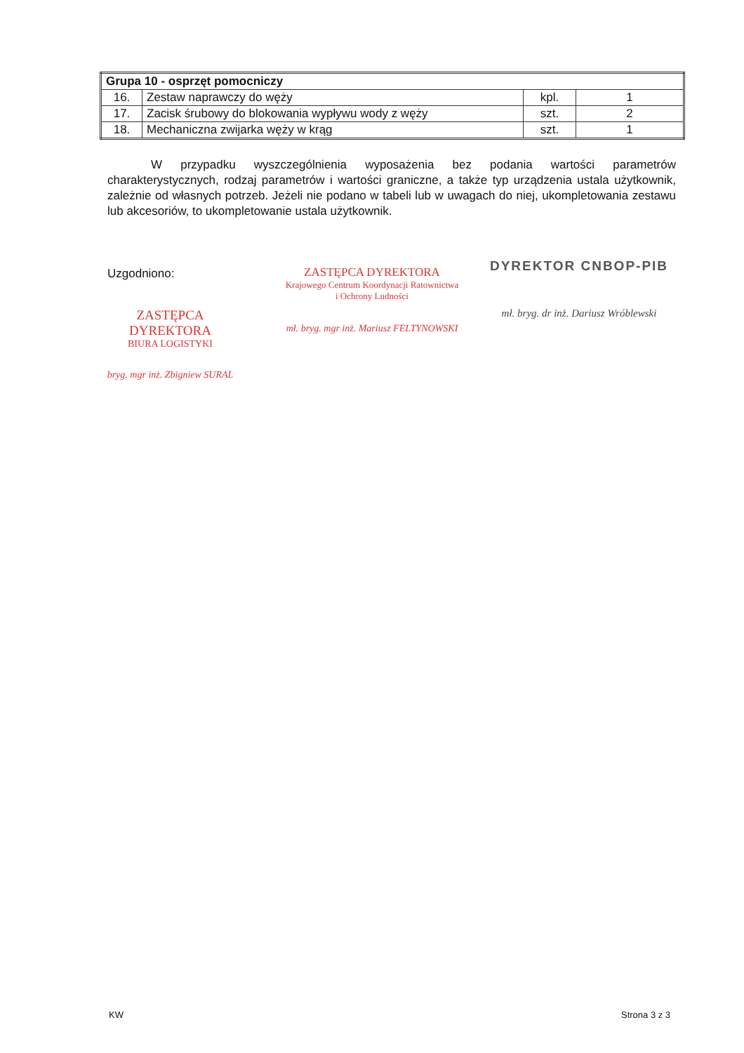| Grupa 10 - osprzęt pomocniczy | | | |
| --- | --- | --- | --- |
| 16. | Zestaw naprawczy do węży | kpl. | 1 |
| 17. | Zacisk śrubowy do blokowania wypływu wody z węży | szt. | 2 |
| 18. | Mechaniczna zwijarka węży w krąg | szt. | 1 |
W przypadku wyszczególnienia wyposażenia bez podania wartości parametrów charakterystycznych, rodzaj parametrów i wartości graniczne, a także typ urządzenia ustala użytkownik, zależnie od własnych potrzeb. Jeżeli nie podano w tabeli lub w uwagach do niej, ukompletowania zestawu lub akcesoriów, to ukompletowanie ustala użytkownik.
Uzgodniono:
ZASTĘPCA DYREKTORA
BIURA LOGISTYKI
bryg. mgr inż. Zbigniew SURAL
ZASTĘPCA DYREKTORA
Krajowego Centrum Koordynacji Ratownictwa
i Ochrony Ludności
mł. bryg. mgr inż. Mariusz FELTYNOWSKI
DYREKTOR CNBOP-PIB
mł. bryg. dr inż. Dariusz Wróblewski
KW Strona 3 z 3